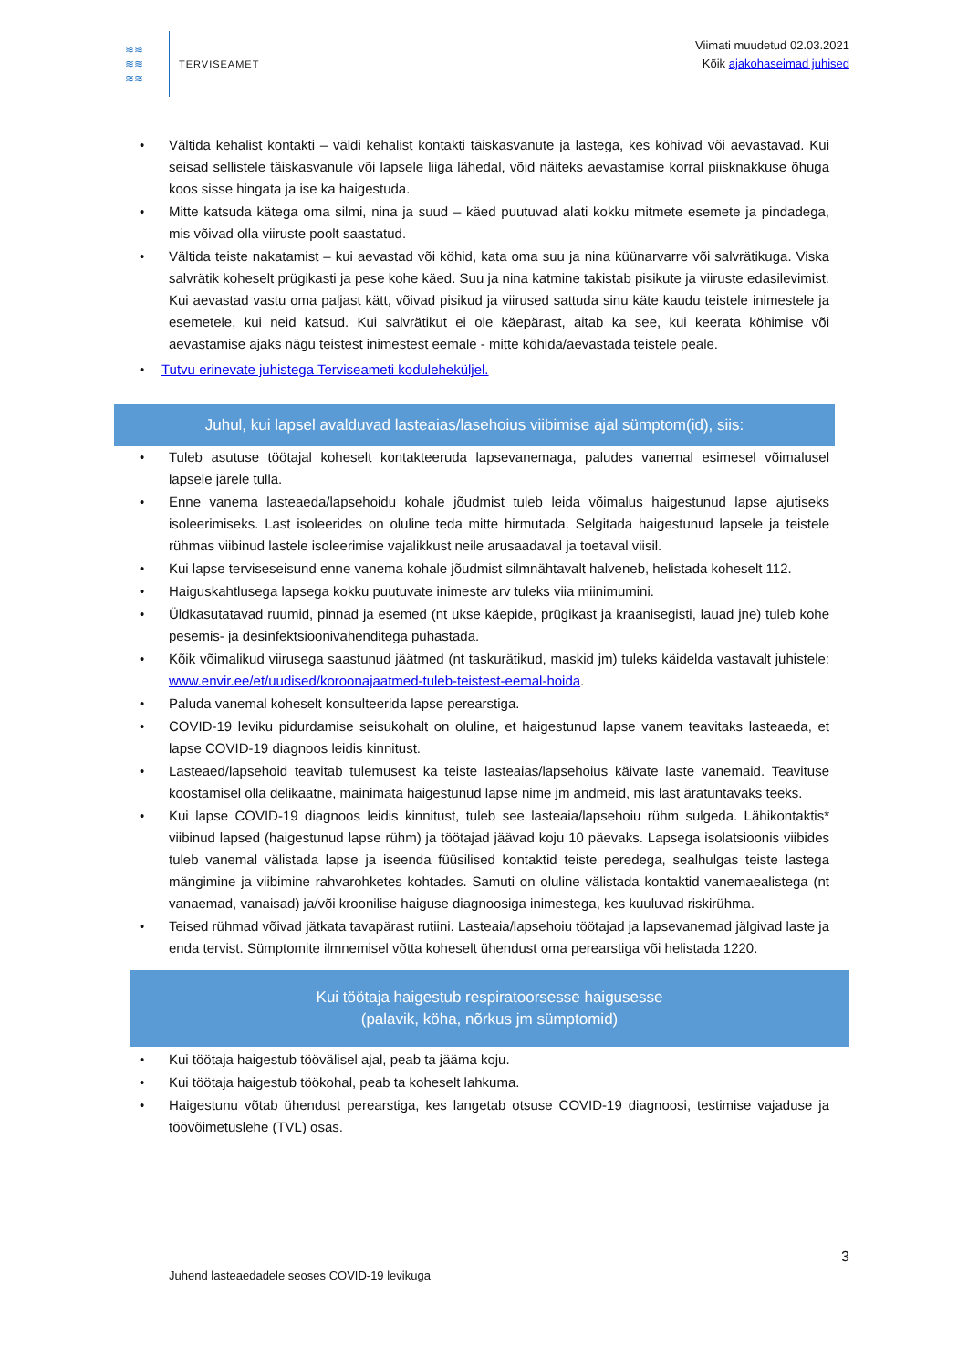≋≋
≋≋
≋≋
TERVISEAMET
Viimati muudetud 02.03.2021
Kõik ajakohaseimad juhised
• Vältida kehalist kontakti – väldi kehalist kontakti täiskasvanute ja lastega, kes köhivad või aevastavad. Kui seisad sellistele täiskasvanule või lapsele liiga lähedal, võid näiteks aevastamise korral piisknakkuse õhuga koos sisse hingata ja ise ka haigestuda.
• Mitte katsuda kätega oma silmi, nina ja suud – käed puutuvad alati kokku mitmete esemete ja pindadega, mis võivad olla viiruste poolt saastatud.
• Vältida teiste nakatamist – kui aevastad või köhid, kata oma suu ja nina küünarvarre või salvrätikuga. Viska salvrätik koheselt prügikasti ja pese kohe käed. Suu ja nina katmine takistab pisikute ja viiruste edasilevimist. Kui aevastad vastu oma paljast kätt, võivad pisikud ja viirused sattuda sinu käte kaudu teistele inimestele ja esemetele, kui neid katsud. Kui salvrätikut ei ole käepärast, aitab ka see, kui keerata köhimise või aevastamise ajaks nägu teistest inimestest eemale - mitte köhida/aevastada teistele peale.
• Tutvu erinevate juhistega Terviseameti koduleheküljel.
Juhul, kui lapsel avalduvad lasteaias/lasehoius viibimise ajal sümptom(id), siis:
• Tuleb asutuse töötajal koheselt kontakteeruda lapsevanemaga, paludes vanemal esimesel võimalusel lapsele järele tulla.
• Enne vanema lasteaeda/lapsehoidu kohale jõudmist tuleb leida võimalus haigestunud lapse ajutiseks isoleerimiseks. Last isoleerides on oluline teda mitte hirmutada. Selgitada haigestunud lapsele ja teistele rühmas viibinud lastele isoleerimise vajalikkust neile arusaadaval ja toetaval viisil.
• Kui lapse terviseseisund enne vanema kohale jõudmist silmnähtavalt halveneb, helistada koheselt 112.
• Haiguskahtlusega lapsega kokku puutuvate inimeste arv tuleks viia miinimumini.
• Üldkasutatavad ruumid, pinnad ja esemed (nt ukse käepide, prügikast ja kraanisegisti, lauad jne) tuleb kohe pesemis- ja desinfektsioonivahenditega puhastada.
• Kõik võimalikud viirusega saastunud jäätmed (nt taskurätikud, maskid jm) tuleks käidelda vastavalt juhistele: www.envir.ee/et/uudised/koroonajaatmed-tuleb-teistest-eemal-hoida.
• Paluda vanemal koheselt konsulteerida lapse perearstiga.
• COVID-19 leviku pidurdamise seisukohalt on oluline, et haigestunud lapse vanem teavitaks lasteaeda, et lapse COVID-19 diagnoos leidis kinnitust.
• Lasteaed/lapsehoid teavitab tulemusest ka teiste lasteaias/lapsehoius käivate laste vanemaid. Teavituse koostamisel olla delikaatne, mainimata haigestunud lapse nime jm andmeid, mis last äratuntavaks teeks.
• Kui lapse COVID-19 diagnoos leidis kinnitust, tuleb see lasteaia/lapsehoiu rühm sulgeda. Lähikontaktis* viibinud lapsed (haigestunud lapse rühm) ja töötajad jäävad koju 10 päevaks. Lapsega isolatsioonis viibides tuleb vanemal välistada lapse ja iseenda füüsilised kontaktid teiste peredega, sealhulgas teiste lastega mängimine ja viibimine rahvarohketes kohtades. Samuti on oluline välistada kontaktid vanemaealistega (nt vanaemad, vanaisad) ja/või kroonilise haiguse diagnoosiga inimestega, kes kuuluvad riskirühma.
• Teised rühmad võivad jätkata tavapärast rutiini. Lasteaia/lapsehoiu töötajad ja lapsevanemad jälgivad laste ja enda tervist. Sümptomite ilmnemisel võtta koheselt ühendust oma perearstiga või helistada 1220.
Kui töötaja haigestub respiratoorsesse haigusesse
(palavik, köha, nõrkus jm sümptomid)
• Kui töötaja haigestub töövälisel ajal, peab ta jääma koju.
• Kui töötaja haigestub töökohal, peab ta koheselt lahkuma.
• Haigestunu võtab ühendust perearstiga, kes langetab otsuse COVID-19 diagnoosi, testimise vajaduse ja töövõimetuslehe (TVL) osas.
3
Juhend lasteaedadele seoses COVID-19 levikuga